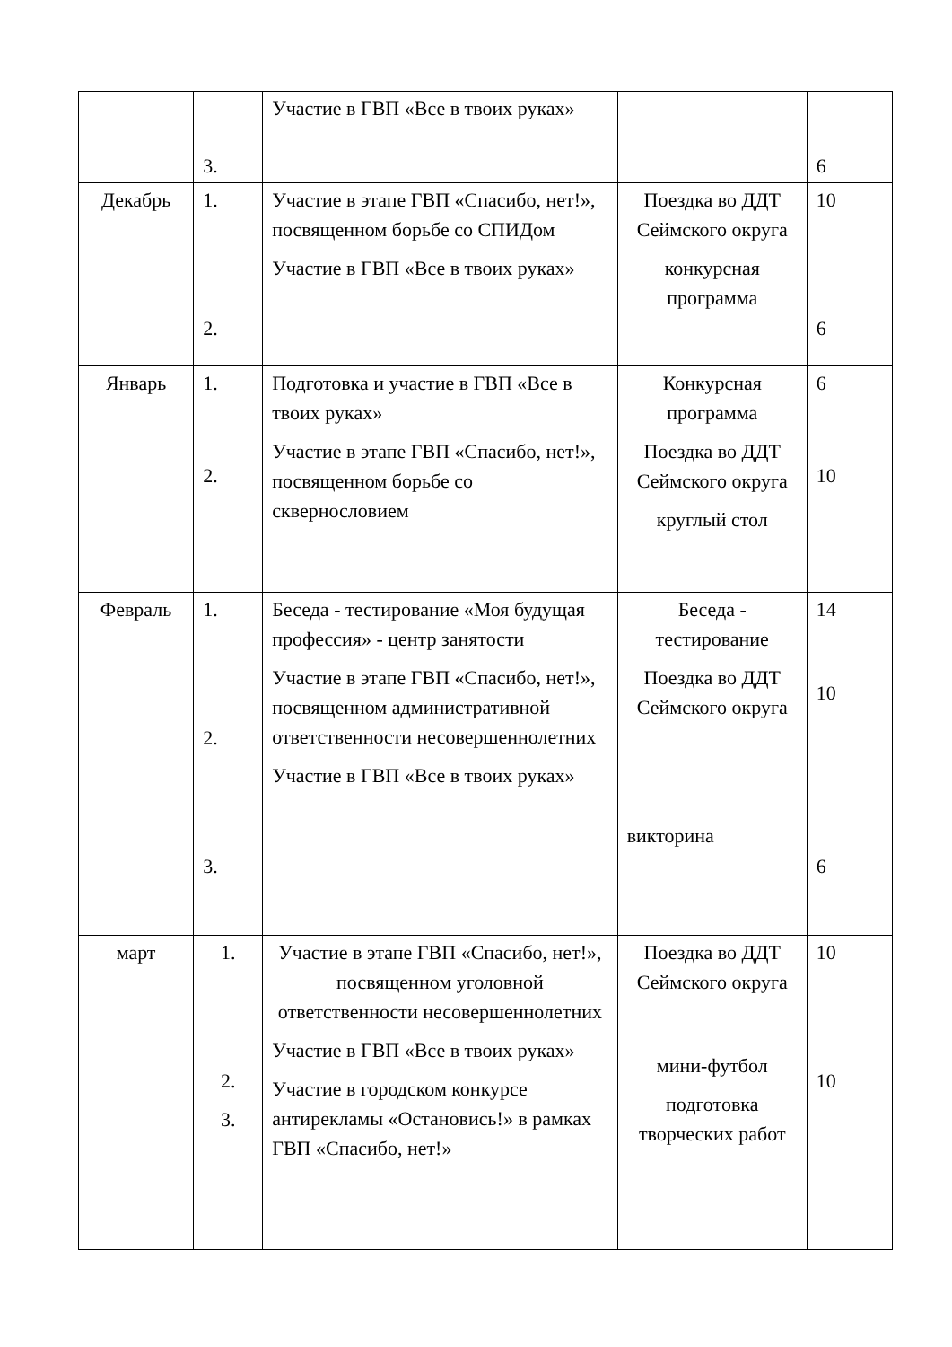| | 3. | Участие в ГВП «Все в твоих руках» | | 6 |
| Декабрь | 1. 2. | Участие в этапе ГВП «Спасибо, нет!», посвященном борьбе со СПИДом Участие в ГВП «Все в твоих руках» | Поездка во ДДТ Сеймского округа конкурсная программа | 10 6 |
| Январь | 1. 2. | Подготовка и участие в ГВП «Все в твоих руках» Участие в этапе ГВП «Спасибо, нет!», посвященном борьбе со сквернословием | Конкурсная программа Поездка во ДДТ Сеймского округа круглый стол | 6 10 |
| Февраль | 1. 2. 3. | Беседа - тестирование «Моя будущая профессия» - центр занятости Участие в этапе ГВП «Спасибо, нет!», посвященном административной ответственности несовершеннолетних Участие в ГВП «Все в твоих руках» | Беседа - тестирование Поездка во ДДТ Сеймского округа викторина | 14 10 6 |
| март | 1. 2. 3. | Участие в этапе ГВП «Спасибо, нет!», посвященном уголовной ответственности несовершеннолетних Участие в ГВП «Все в твоих руках» Участие в городском конкурсе антирекламы «Остановись!» в рамках ГВП «Спасибо, нет!» | Поездка во ДДТ Сеймского округа мини-футбол подготовка творческих работ | 10 10 |